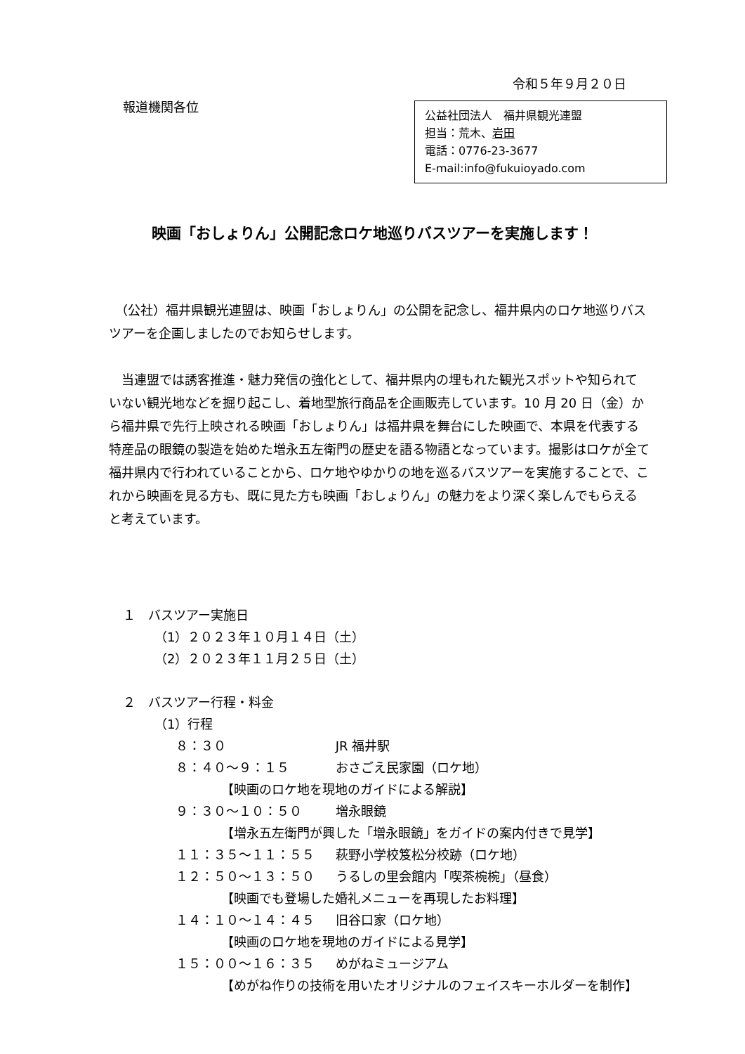令和５年９月２０日
報道機関各位
公益社団法人　福井県観光連盟
担当：荒木、岩田
電話：0776-23-3677
E-mail:info@fukuioyado.com
映画「おしょりん」公開記念ロケ地巡りバスツアーを実施します！
　（公社）福井県観光連盟は、映画「おしょりん」の公開を記念し、福井県内のロケ地巡りバスツアーを企画しましたのでお知らせします。
　当連盟では誘客推進・魅力発信の強化として、福井県内の埋もれた観光スポットや知られていない観光地などを掘り起こし、着地型旅行商品を企画販売しています。10 月 20 日（金）から福井県で先行上映される映画「おしょりん」は福井県を舞台にした映画で、本県を代表する特産品の眼鏡の製造を始めた増永五左衛門の歴史を語る物語となっています。撮影はロケが全て福井県内で行われていることから、ロケ地やゆかりの地を巡るバスツアーを実施することで、これから映画を見る方も、既に見た方も映画「おしょりん」の魅力をより深く楽しんでもらえると考えています。
１　バスツアー実施日
（1）２０２３年１０月１４日（土）
（2）２０２３年１１月２５日（土）
２　バスツアー行程・料金
（1）行程
８：３０ JR 福井駅
８：４０〜９：１５ おさごえ民家園（ロケ地）
【映画のロケ地を現地のガイドによる解説】
９：３０〜１０：５０ 増永眼鏡
【増永五左衛門が興した「増永眼鏡」をガイドの案内付きで見学】
１１：３５〜１１：５５ 萩野小学校笈松分校跡（ロケ地）
１２：５０〜１３：５０ うるしの里会館内「喫茶椀椀」（昼食）
【映画でも登場した婚礼メニューを再現したお料理】
１４：１０〜１４：４５ 旧谷口家（ロケ地）
【映画のロケ地を現地のガイドによる見学】
１５：００〜１６：３５ めがねミュージアム
【めがね作りの技術を用いたオリジナルのフェイスキーホルダーを制作】